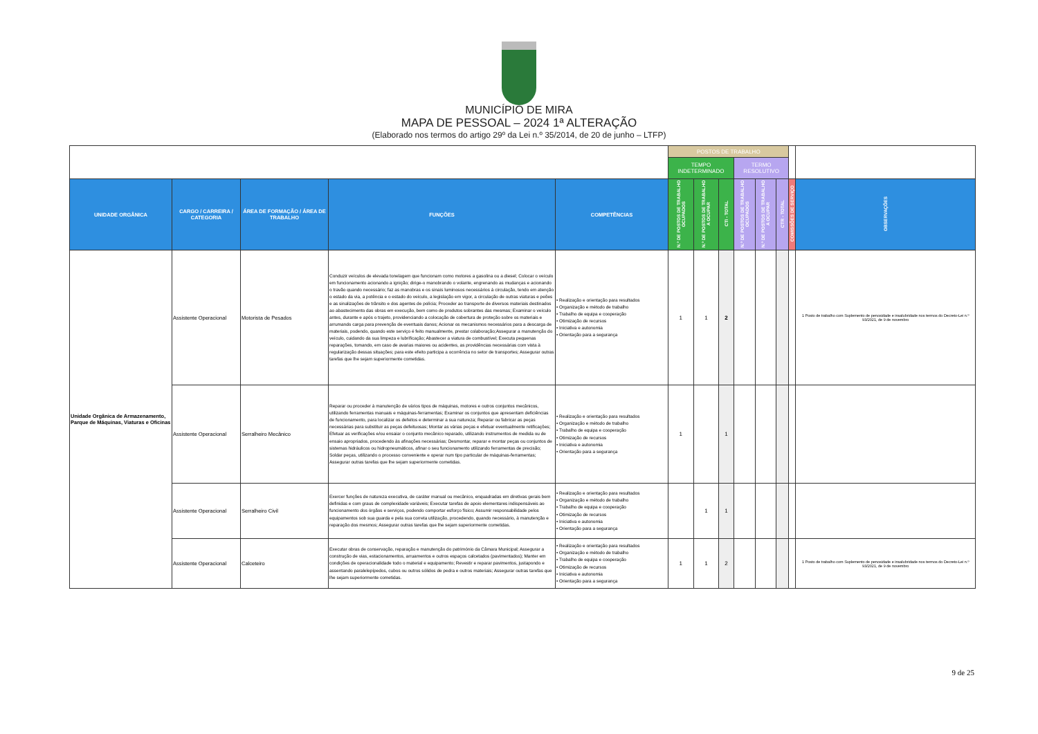MUNICÍPIO DE MIRA
MAPA DE PESSOAL – 2024 1ª ALTERAÇÃO
(Elaborado nos termos do artigo 29º da Lei n.º 35/2014, de 20 de junho – LTFP)
| | | | | | POSTOS DE TRABALHO | | | | | | | |
| | | | | | TEMPO INDETERMINADO | | | TERMO RESOLUTIVO | | | | |
| UNIDADE ORGÂNICA | CARGO / CARREIRA / CATEGORIA | ÁREA DE FORMAÇÃO / ÁREA DE TRABALHO | FUNÇÕES | COMPETÊNCIAS | N.º DE POSTOS DE TRABALHO OCUPADOS | N.º DE POSTOS DE TRABALHO A OCUPAR | CTI - TOTAL | N.º DE POSTOS DE TRABALHO OCUPADOS | N.º DE POSTOS DE TRABALHO A OCUPAR | CTR - TOTAL | COMISSÕES DE SERVIÇO | OBSERVAÇÕES |
| Unidade Orgânica de Armazenamento, Parque de Máquinas, Viaturas e Oficinas | Assistente Operacional | Motorista de Pesados | Conduzir veículos de elevada tonelagem que funcionam como motores a gasolina ou a diesel; Colocar o veículo em funcionamento acionando a ignição; dirige-o manobrando o volante, engrenando as mudanças e acionando o travão quando necessário; faz as manobras e os sinais luminosos necessários à circulação, tendo em atenção o estado da via, a potência e o estado do veículo, a legislação em vigor, a circulação de outras viaturas e peões e as sinalizações de trânsito e dos agentes de polícia; Proceder ao transporte de diversos materiais destinados ao abastecimento das obras em execução, bem como de produtos sobrantes das mesmas; Examinar o veículo antes, durante e após o trajeto, providenciando a colocação de cobertura de proteção sobre os materiais e arrumando carga para prevenção de eventuais danos; Acionar os mecanismos necessários para a descarga de materiais, podendo, quando este serviço é feito manualmente, prestar colaboração;Assegurar a manutenção do veículo, cuidando da sua limpeza e lubrificação; Abastecer a viatura de combustível; Executa pequenas reparações, tomando, em caso de avarias maiores ou acidentes, as providências necessárias com vista à regularização dessas situações; para este efeito participa a ocorrência no setor de transportes; Assegurar outras tarefas que lhe sejam superiormente cometidas. | • Realização e orientação para resultados • Organização e método de trabalho • Trabalho de equipa e cooperação • Otimização de recursos • Iniciativa e autonomia • Orientação para a segurança | 1 | 1 | 2 | | | | | 1 Posto de trabalho com Suplemento de penosidade e insalubridade nos termos do Decreto-Lei n.º 93/2021, de 9 de novembro |
| | Assistente Operacional | Serralheiro Mecânico | Reparar ou proceder à manutenção de vários tipos de máquinas, motores e outros conjuntos mecânicos, utilizando ferramentas manuais e máquinas-ferramentas; Examinar os conjuntos que apresentam deficiências de funcionamento, para localizar os defeitos e determinar a sua natureza; Reparar ou fabricar as peças necessárias para substituir as peças defeituosas; Montar as várias peças e efetuar eventualmente retificações; Efetuar as verificações e/ou ensaiar o conjunto mecânico reparado, utilizando instrumentos de medida ou de ensaio apropriados, procedendo às afinações necessárias; Desmontar, reparar e montar peças ou conjuntos de sistemas hidráulicos ou hidropneumáticos, afinar o seu funcionamento utilizando ferramentas de precisão; Soldar peças, utilizando o processo conveniente e operar num tipo particular de máquinas-ferramentas; Assegurar outras tarefas que lhe sejam superiormente cometidas. | • Realização e orientação para resultados • Organização e método de trabalho • Trabalho de equipa e cooperação • Otimização de recursos • Iniciativa e autonomia • Orientação para a segurança | 1 | | 1 | | | | | |
| | Assistente Operacional | Serralheiro Civil | Exercer funções de natureza executiva, de caráter manual ou mecânico, enquadradas em diretivas gerais bem definidas e com graus de complexidade variáveis; Executar tarefas de apoio elementares indispensáveis ao funcionamento dos órgãos e serviços, podendo comportar esforço físico; Assumir responsabilidade pelos equipamentos sob sua guarda e pela sua correta utilização, procedendo, quando necessário, à manutenção e reparação dos mesmos; Assegurar outras tarefas que lhe sejam superiormente cometidas. | • Realização e orientação para resultados • Organização e método de trabalho • Trabalho de equipa e cooperação • Otimização de recursos • Iniciativa e autonomia • Orientação para a segurança | | 1 | 1 | | | | | |
| | Assistente Operacional | Calceteiro | Executar obras de conservação, reparação e manutenção do património da Câmara Municipal; Assegurar a construção de vias, estacionamentos, arruamentos e outros espaços calcetados (pavimentados); Manter em condições de operacionalidade todo o material e equipamento; Revestir e reparar pavimentos, justapondo e assentando paralelepípedos, cubos ou outros sólidos de pedra e outros materiais; Assegurar outras tarefas que lhe sejam superiormente cometidas. | • Realização e orientação para resultados • Organização e método de trabalho • Trabalho de equipa e cooperação • Otimização de recursos • Iniciativa e autonomia • Orientação para a segurança | 1 | 1 | 2 | | | | | 1 Posto de trabalho com Suplemento de penosidade e insalubridade nos termos do Decreto-Lei n.º 93/2021, de 9 de novembro |
9 de 25